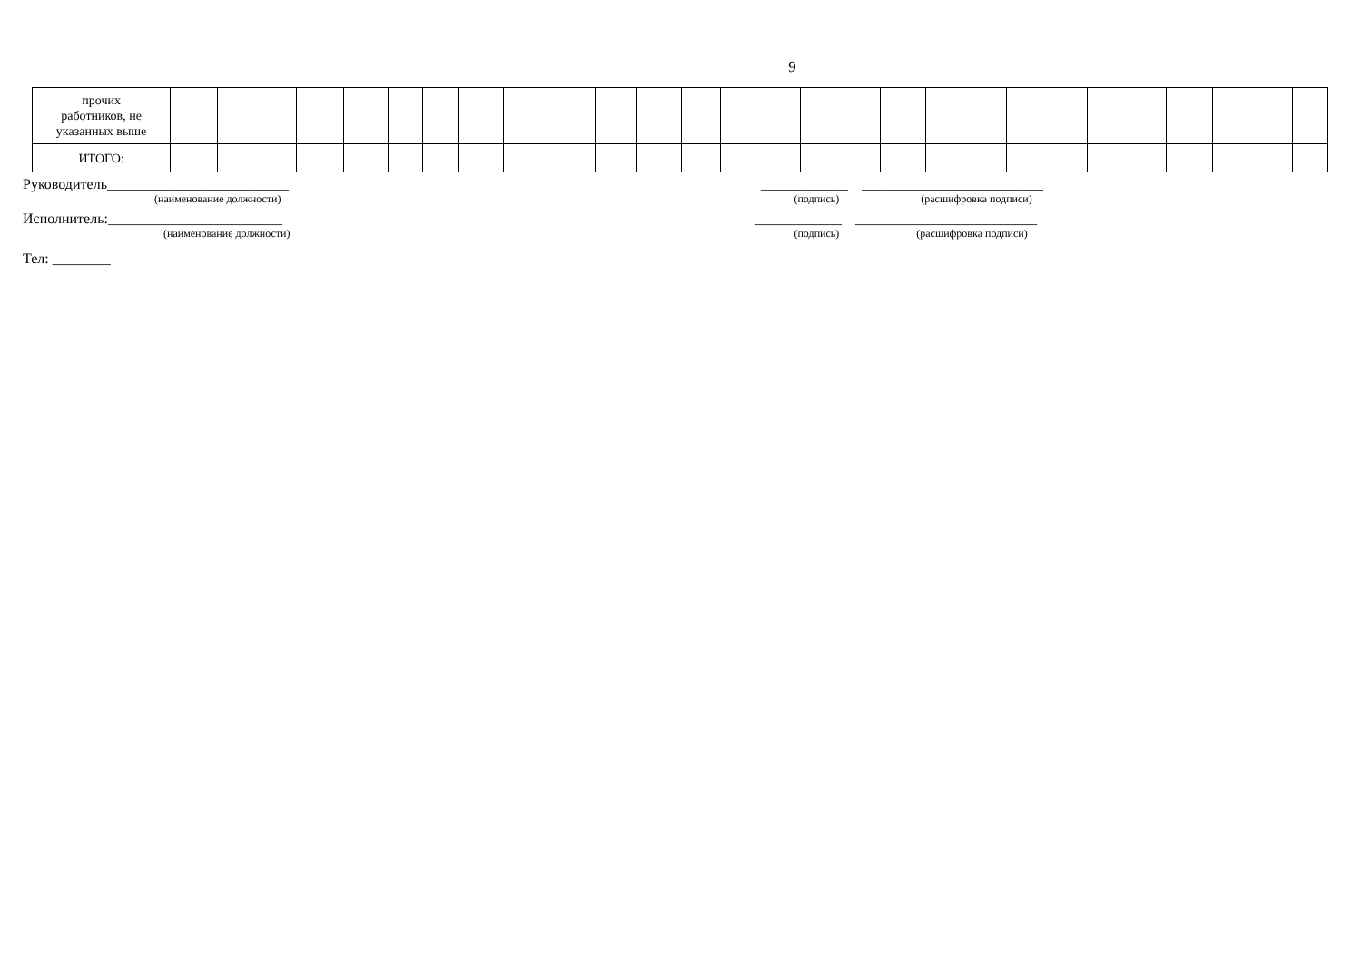9
| прочих работников, не указанных выше | | | | | | | | | | | | | | | | | | | | | | | | |
| ИТОГО: | | | | | | | | | | | | | | | | | | | | | | | | |
Руководитель_________________________ ____________ _________________________
(наименование должности) (подпись) (расшифровка подписи)
Исполнитель:________________________ ____________ _________________________
(наименование должности) (подпись) (расшифровка подписи)
Тел: ________